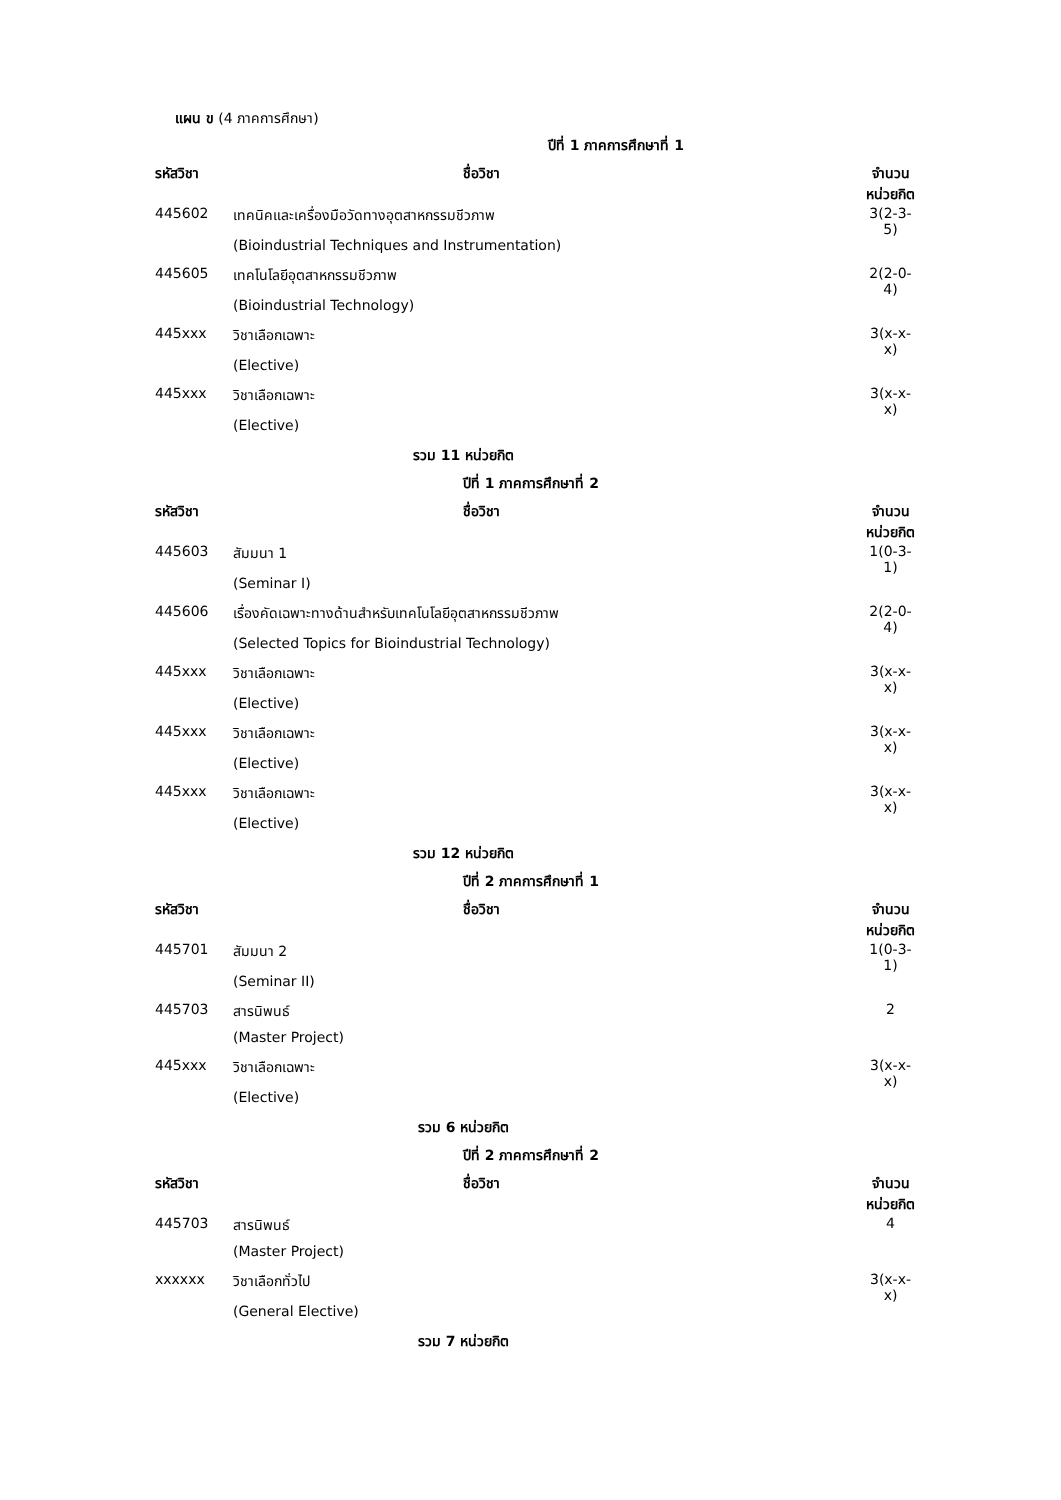แผน ข (4 ภาคการศึกษา)
| | ปีที่ 1 ภาคการศึกษาที่ 1 | |
| รหัสวิชา | ชื่อวิชา | จำนวนหน่วยกิต |
| 445602 | เทคนิคและเครื่องมือวัดทางอุตสาหกรรมชีวภาพ | 3(2-3-5) |
| | (Bioindustrial Techniques and Instrumentation) | |
| 445605 | เทคโนโลยีอุตสาหกรรมชีวภาพ | 2(2-0-4) |
| | (Bioindustrial Technology) | |
| 445xxx | วิชาเลือกเฉพาะ | 3(x-x-x) |
| | (Elective) | |
| 445xxx | วิชาเลือกเฉพาะ | 3(x-x-x) |
| | (Elective) | |
| | รวม 11 หน่วยกิต | |
| | ปีที่ 1 ภาคการศึกษาที่ 2 | |
| รหัสวิชา | ชื่อวิชา | จำนวนหน่วยกิต |
| 445603 | สัมมนา 1 | 1(0-3-1) |
| | (Seminar I) | |
| 445606 | เรื่องคัดเฉพาะทางด้านสำหรับเทคโนโลยีอุตสาหกรรมชีวภาพ | 2(2-0-4) |
| | (Selected Topics for Bioindustrial Technology) | |
| 445xxx | วิชาเลือกเฉพาะ | 3(x-x-x) |
| | (Elective) | |
| 445xxx | วิชาเลือกเฉพาะ | 3(x-x-x) |
| | (Elective) | |
| 445xxx | วิชาเลือกเฉพาะ | 3(x-x-x) |
| | (Elective) | |
| | รวม 12 หน่วยกิต | |
| | ปีที่ 2 ภาคการศึกษาที่ 1 | |
| รหัสวิชา | ชื่อวิชา | จำนวนหน่วยกิต |
| 445701 | สัมมนา 2 | 1(0-3-1) |
| | (Seminar II) | |
| 445703 | สารนิพนธ์ | 2 |
| | (Master Project) | |
| 445xxx | วิชาเลือกเฉพาะ | 3(x-x-x) |
| | (Elective) | |
| | รวม 6 หน่วยกิต | |
| | ปีที่ 2 ภาคการศึกษาที่ 2 | |
| รหัสวิชา | ชื่อวิชา | จำนวนหน่วยกิต |
| 445703 | สารนิพนธ์ | 4 |
| | (Master Project) | |
| xxxxxx | วิชาเลือกทั่วไป | 3(x-x-x) |
| | (General Elective) | |
| | รวม 7 หน่วยกิต | |